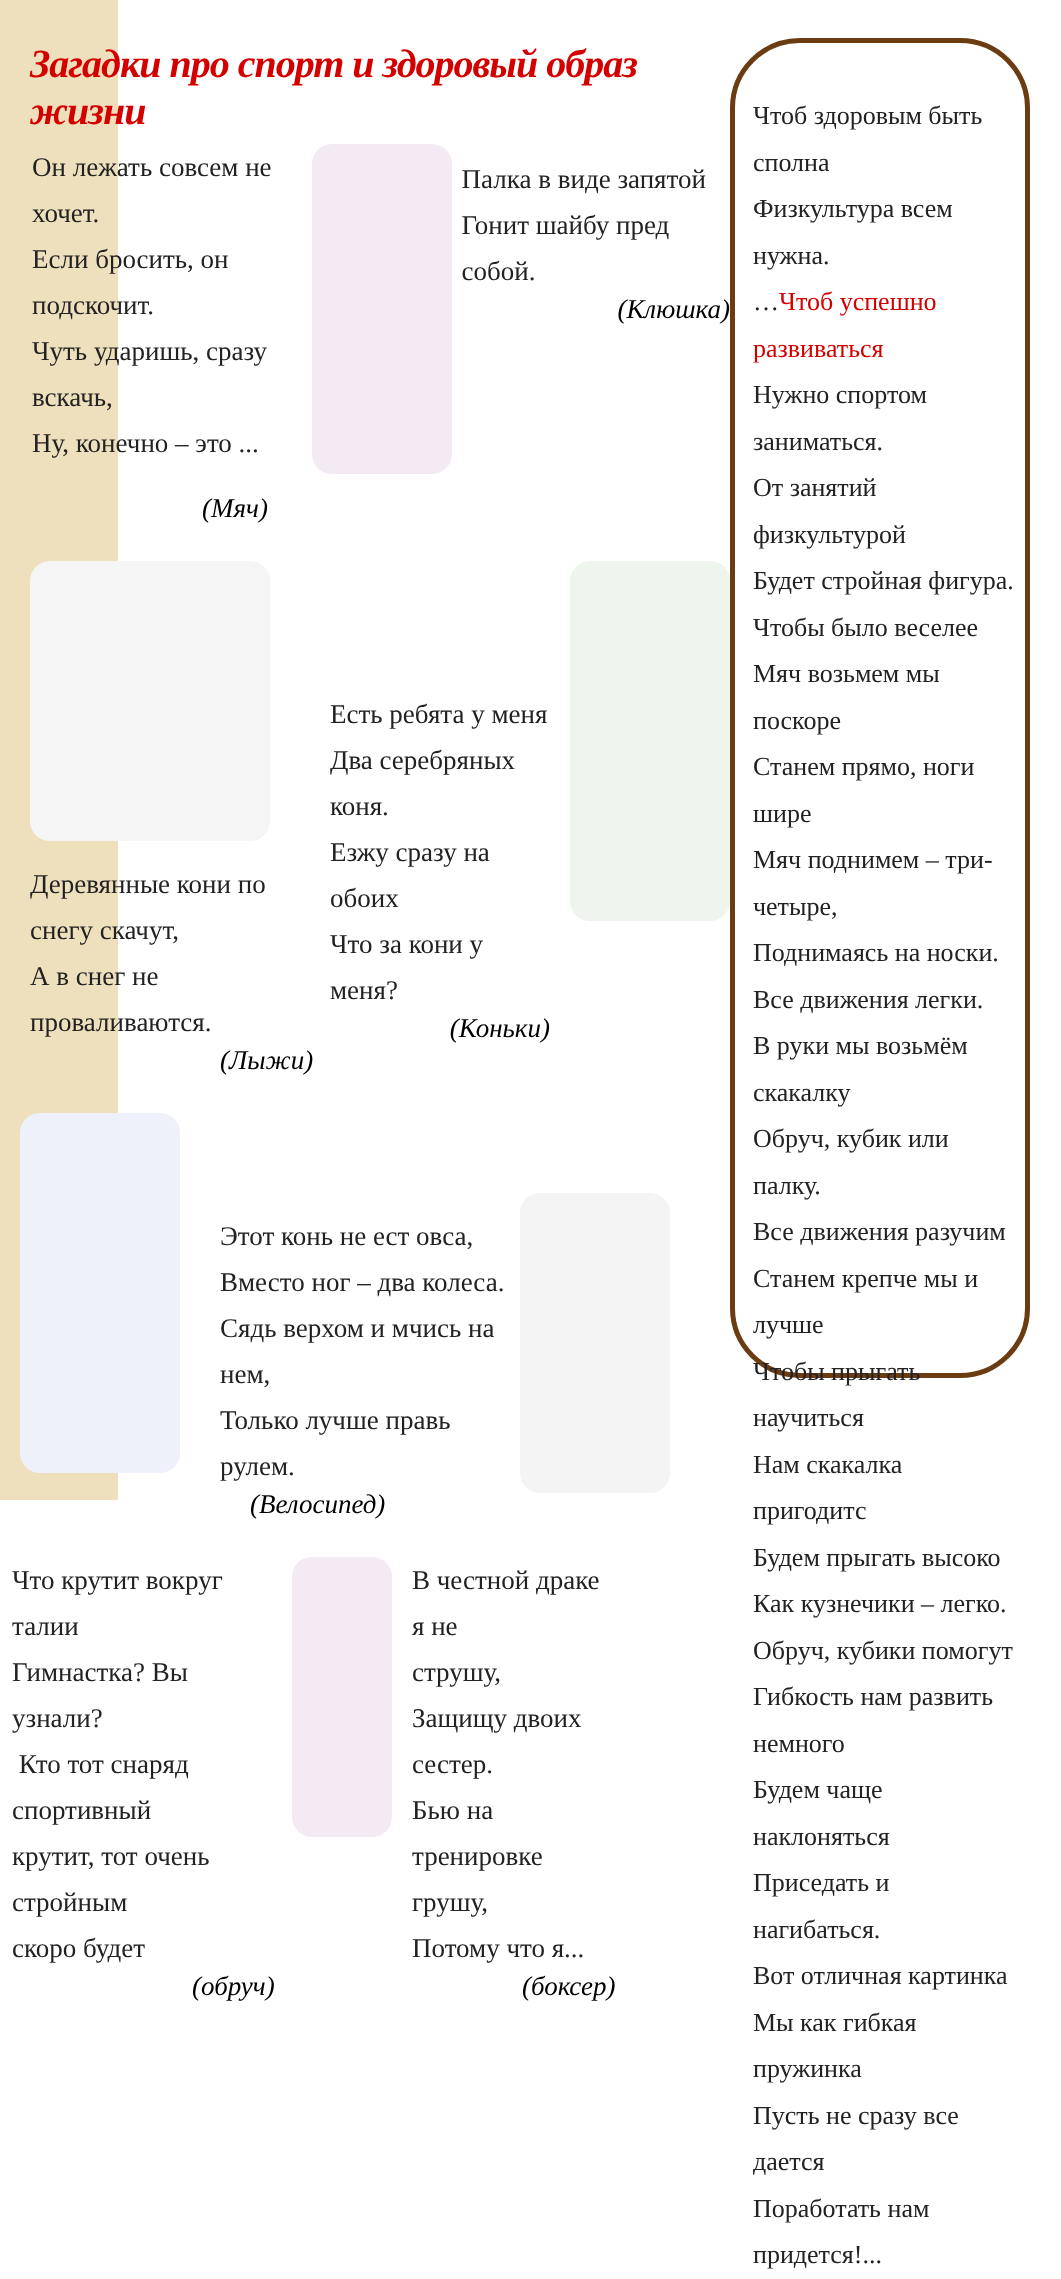Загадки про спорт и здоровый образ жизни
Он лежать совсем не хочет.
Если бросить, он подскочит.
Чуть ударишь, сразу вскачь,
Ну, конечно – это ...
(Мяч)
Палка в виде запятой
Гонит шайбу пред собой.
(Клюшка)
Деревянные кони по снегу скачут,
А в снег не проваливаются.
(Лыжи)
Есть ребята у меня
Два серебряных коня.
Езжу сразу на обоих
Что за кони у меня?
(Коньки)
Этот конь не ест овса,
Вместо ног – два колеса.
Сядь верхом и мчись на нем,
Только лучше правь рулем.
(Велосипед)
Что крутит вокруг талии
Гимнастка? Вы узнали?
Кто тот снаряд спортивный
крутит, тот очень стройным
скоро будет
(обруч)
В честной драке я не
струшу,
Защищу двоих сестер.
Бью на тренировке
грушу,
Потому что я...
(боксер)
Чтоб здоровым быть сполна
Физкультура всем нужна.
…Чтоб успешно развиваться
Нужно спортом заниматься.
От занятий физкультурой
Будет стройная фигура.
Чтобы было веселее
Мяч возьмем мы поскоре
Станем прямо, ноги шире
Мяч поднимем – три-четыре,
Поднимаясь на носки.
Все движения легки.
В руки мы возьмём скакалку
Обруч, кубик или палку.
Все движения разучим
Станем крепче мы и лучше
Чтобы прыгать научиться
Нам скакалка пригодитс
Будем прыгать высоко
Как кузнечики – легко.
Обруч, кубики помогут
Гибкость нам развить немного
Будем чаще наклоняться
Приседать и нагибаться.
Вот отличная картинка
Мы как гибкая пружинка
Пусть не сразу все дается
Поработать нам придется!...